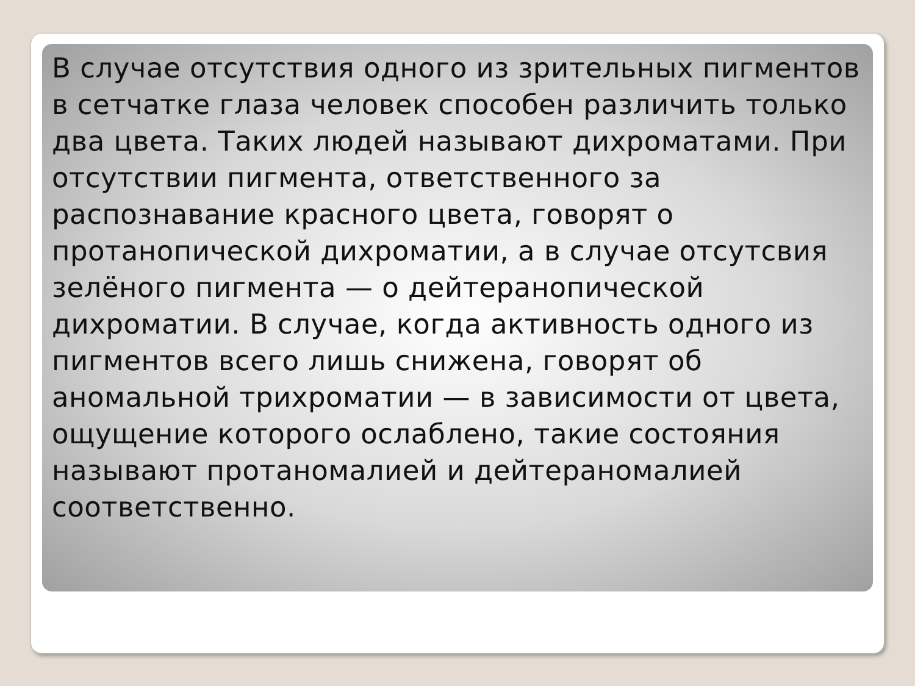В случае отсутствия одного из зрительных пигментов в сетчатке глаза человек способен различить только два цвета. Таких людей называют дихроматами. При отсутствии пигмента, ответственного за распознавание красного цвета, говорят о протанопической дихроматии, а в случае отсутсвия зелёного пигмента — о дейтеранопической дихроматии. В случае, когда активность одного из пигментов всего лишь снижена, говорят об аномальной трихроматии — в зависимости от цвета, ощущение которого ослаблено, такие состояния называют протаномалией и дейтераномалией соответственно.